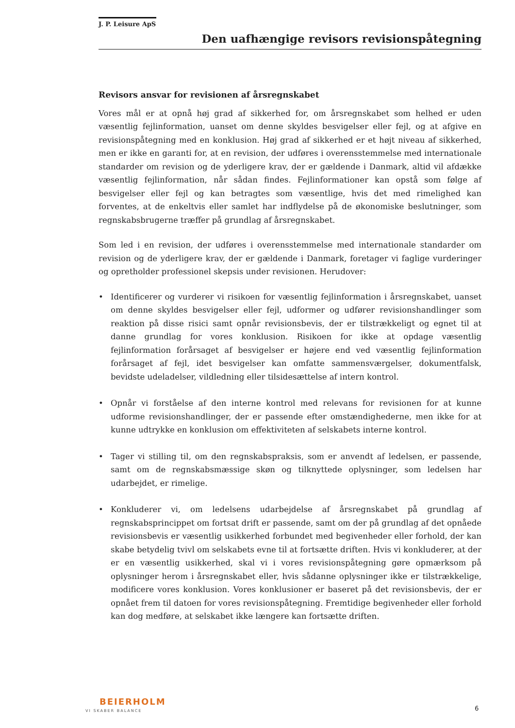J. P. Leisure ApS
Den uafhængige revisors revisionspåtegning
Revisors ansvar for revisionen af årsregnskabet
Vores mål er at opnå høj grad af sikkerhed for, om årsregnskabet som helhed er uden væsentlig fejlinformation, uanset om denne skyldes besvigelser eller fejl, og at afgive en revisionspåtegning med en konklusion. Høj grad af sikkerhed er et højt niveau af sikkerhed, men er ikke en garanti for, at en revision, der udføres i overensstemmelse med internationale standarder om revision og de yderligere krav, der er gældende i Danmark, altid vil afdække væsentlig fejlinformation, når sådan findes. Fejlinformationer kan opstå som følge af besvigelser eller fejl og kan betragtes som væsentlige, hvis det med rimelighed kan forventes, at de enkeltvis eller samlet har indflydelse på de økonomiske beslutninger, som regnskabsbrugerne træffer på grundlag af årsregnskabet.
Som led i en revision, der udføres i overensstemmelse med internationale standarder om revision og de yderligere krav, der er gældende i Danmark, foretager vi faglige vurderinger og opretholder professionel skepsis under revisionen. Herudover:
• Identificerer og vurderer vi risikoen for væsentlig fejlinformation i årsregnskabet, uanset om denne skyldes besvigelser eller fejl, udformer og udfører revisionshandlinger som reaktion på disse risici samt opnår revisionsbevis, der er tilstrækkeligt og egnet til at danne grundlag for vores konklusion. Risikoen for ikke at opdage væsentlig fejlinformation forårsaget af besvigelser er højere end ved væsentlig fejlinformation forårsaget af fejl, idet besvigelser kan omfatte sammensværgelser, dokumentfalsk, bevidste udeladelser, vildledning eller tilsidesættelse af intern kontrol.
• Opnår vi forståelse af den interne kontrol med relevans for revisionen for at kunne udforme revisionshandlinger, der er passende efter omstændighederne, men ikke for at kunne udtrykke en konklusion om effektiviteten af selskabets interne kontrol.
• Tager vi stilling til, om den regnskabspraksis, som er anvendt af ledelsen, er passende, samt om de regnskabsmæssige skøn og tilknyttede oplysninger, som ledelsen har udarbejdet, er rimelige.
• Konkluderer vi, om ledelsens udarbejdelse af årsregnskabet på grundlag af regnskabsprincippet om fortsat drift er passende, samt om der på grundlag af det opnåede revisionsbevis er væsentlig usikkerhed forbundet med begivenheder eller forhold, der kan skabe betydelig tvivl om selskabets evne til at fortsætte driften. Hvis vi konkluderer, at der er en væsentlig usikkerhed, skal vi i vores revisionspåtegning gøre opmærksom på oplysninger herom i årsregnskabet eller, hvis sådanne oplysninger ikke er tilstrækkelige, modificere vores konklusion. Vores konklusioner er baseret på det revisionsbevis, der er opnået frem til datoen for vores revisionspåtegning. Fremtidige begivenheder eller forhold kan dog medføre, at selskabet ikke længere kan fortsætte driften.
BEIERHOLM
VI SKABER BALANCE 6